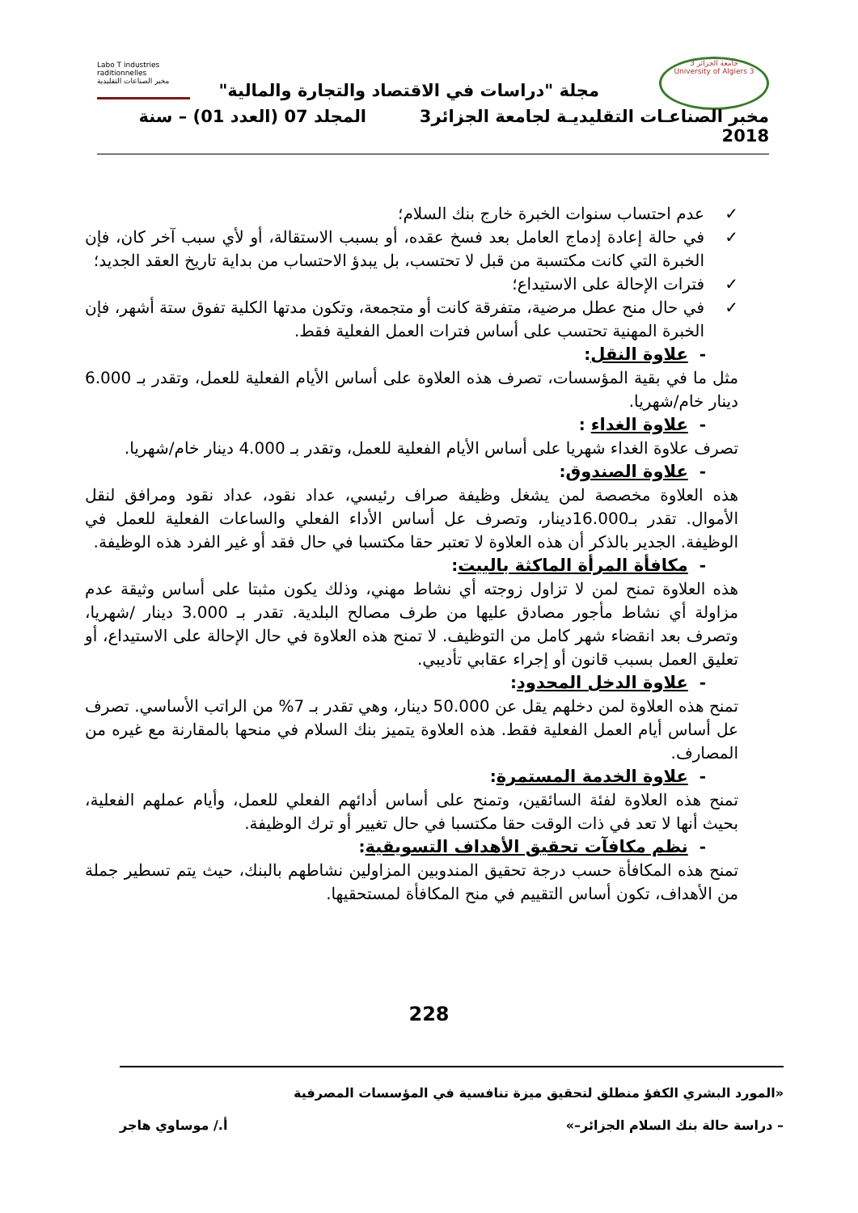جامعة الجزائر 3
University of Algiers 3
Labo T industries raditionnelles
مخبر الصناعات التقليدية
مجلة "دراسات في الاقتصاد والتجارة والمالية"
مخبر الصناعـات التقليديـة لجامعة الجزائر3 المجلد 07 (العدد 01) – سنة 2018
✓ عدم احتساب سنوات الخبرة خارج بنك السلام؛
✓ في حالة إعادة إدماج العامل بعد فسخ عقده، أو بسبب الاستقالة، أو لأي سبب آخر كان، فإن الخبرة التي كانت مكتسبة من قبل لا تحتسب، بل يبدؤ الاحتساب من بداية تاريخ العقد الجديد؛
✓ فترات الإحالة على الاستيداع؛
✓ في حال منح عطل مرضية، متفرقة كانت أو متجمعة، وتكون مدتها الكلية تفوق ستة أشهر، فإن الخبرة المهنية تحتسب على أساس فترات العمل الفعلية فقط.
- علاوة النقل:
مثل ما في بقية المؤسسات، تصرف هذه العلاوة على أساس الأيام الفعلية للعمل، وتقدر بـ 6.000 دينار خام/شهريا.
- علاوة الغداء :
تصرف علاوة الغداء شهريا على أساس الأيام الفعلية للعمل، وتقدر بـ 4.000 دينار خام/شهريا.
- علاوة الصندوق:
هذه العلاوة مخصصة لمن يشغل وظيفة صراف رئيسي، عداد نقود، عداد نقود ومرافق لنقل الأموال. تقدر بـ16.000دينار، وتصرف عل أساس الأداء الفعلي والساعات الفعلية للعمل في الوظيفة. الجدير بالذكر أن هذه العلاوة لا تعتبر حقا مكتسبا في حال فقد أو غير الفرد هذه الوظيفة.
- مكافأة المرأة الماكثة بالبيت:
هذه العلاوة تمنح لمن لا تزاول زوجته أي نشاط مهني، وذلك يكون مثبتا على أساس وثيقة عدم مزاولة أي نشاط مأجور مصادق عليها من طرف مصالح البلدية. تقدر بـ 3.000 دينار /شهريا، وتصرف بعد انقضاء شهر كامل من التوظيف. لا تمنح هذه العلاوة في حال الإحالة على الاستيداع، أو تعليق العمل بسبب قانون أو إجراء عقابي تأديبي.
- علاوة الدخل المحدود:
تمنح هذه العلاوة لمن دخلهم يقل عن 50.000 دينار، وهي تقدر بـ 7% من الراتب الأساسي. تصرف عل أساس أيام العمل الفعلية فقط. هذه العلاوة يتميز بنك السلام في منحها بالمقارنة مع غيره من المصارف.
- علاوة الخدمة المستمرة:
تمنح هذه العلاوة لفئة السائقين، وتمنح على أساس أدائهم الفعلي للعمل، وأيام عملهم الفعلية، بحيث أنها لا تعد في ذات الوقت حقا مكتسبا في حال تغيير أو ترك الوظيفة.
- نظم مكافآت تحقيق الأهداف التسويقية:
تمنح هذه المكافأة حسب درجة تحقيق المندوبين المزاولين نشاطهم بالبنك، حيث يتم تسطير جملة من الأهداف، تكون أساس التقييم في منح المكافأة لمستحقيها.
228
«المورد البشري الكفؤ منطلق لتحقيق ميزة تنافسية في المؤسسات المصرفية
– دراسة حالة بنك السلام الجزائر–» أ./ موساوي هاجر